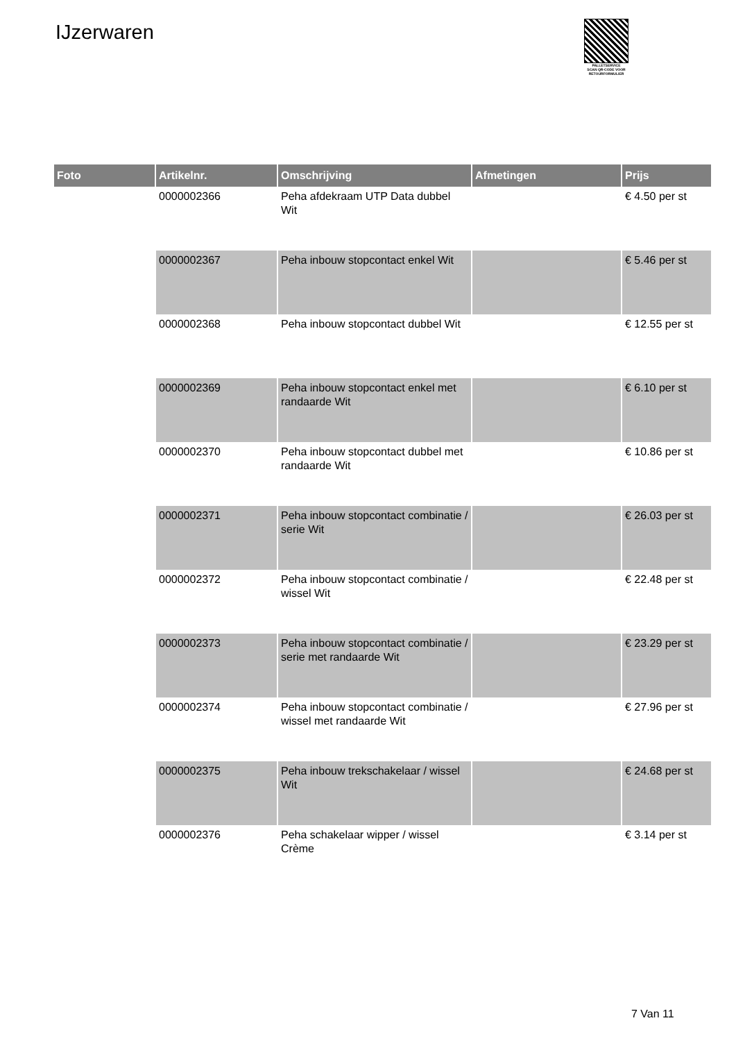IJzerwaren
PALLETSERVICE
SCAN QR-CODE VOOR RETOURFORMULIER
| Foto | Artikelnr. | Omschrijving | Afmetingen | Prijs |
| --- | --- | --- | --- | --- |
| | 0000002366 | Peha afdekraam UTP Data dubbel Wit | | € 4.50 per st |
| | 0000002367 | Peha inbouw stopcontact enkel Wit | | € 5.46 per st |
| | 0000002368 | Peha inbouw stopcontact dubbel Wit | | € 12.55 per st |
| | 0000002369 | Peha inbouw stopcontact enkel met randaarde Wit | | € 6.10 per st |
| | 0000002370 | Peha inbouw stopcontact dubbel met randaarde Wit | | € 10.86 per st |
| | 0000002371 | Peha inbouw stopcontact combinatie / serie Wit | | € 26.03 per st |
| | 0000002372 | Peha inbouw stopcontact combinatie / wissel Wit | | € 22.48 per st |
| | 0000002373 | Peha inbouw stopcontact combinatie / serie met randaarde Wit | | € 23.29 per st |
| | 0000002374 | Peha inbouw stopcontact combinatie / wissel met randaarde Wit | | € 27.96 per st |
| | 0000002375 | Peha inbouw trekschakelaar / wissel Wit | | € 24.68 per st |
| | 0000002376 | Peha schakelaar wipper / wissel Crème | | € 3.14 per st |
7 Van 11